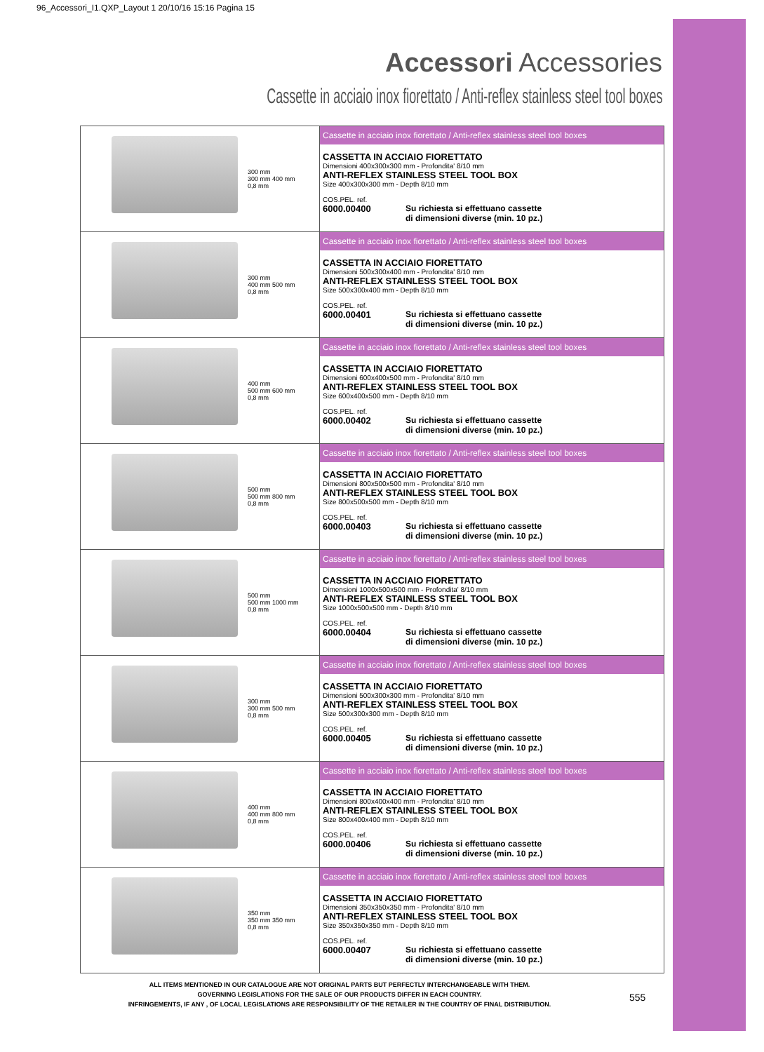96_Accessori_I1.QXP_Layout 1 20/10/16 15:16 Pagina 15
Accessori Accessories
Cassette in acciaio inox fiorettato / Anti-reflex stainless steel tool boxes
| 300 mm 300 mm 400 mm 0,8 mm | Cassette in acciaio inox fiorettato / Anti-reflex stainless steel tool boxes CASSETTA IN ACCIAIO FIORETTATO Dimensioni 400x300x300 mm - Profondita' 8/10 mm ANTI-REFLEX STAINLESS STEEL TOOL BOX Size 400x300x300 mm - Depth 8/10 mm COS.PEL. ref. 6000.00400 Su richiesta si effettuano cassette di dimensioni diverse (min. 10 pz.) |
| 300 mm 400 mm 500 mm 0,8 mm | Cassette in acciaio inox fiorettato / Anti-reflex stainless steel tool boxes CASSETTA IN ACCIAIO FIORETTATO Dimensioni 500x300x400 mm - Profondita' 8/10 mm ANTI-REFLEX STAINLESS STEEL TOOL BOX Size 500x300x400 mm - Depth 8/10 mm COS.PEL. ref. 6000.00401 Su richiesta si effettuano cassette di dimensioni diverse (min. 10 pz.) |
| 400 mm 500 mm 600 mm 0,8 mm | Cassette in acciaio inox fiorettato / Anti-reflex stainless steel tool boxes CASSETTA IN ACCIAIO FIORETTATO Dimensioni 600x400x500 mm - Profondita' 8/10 mm ANTI-REFLEX STAINLESS STEEL TOOL BOX Size 600x400x500 mm - Depth 8/10 mm COS.PEL. ref. 6000.00402 Su richiesta si effettuano cassette di dimensioni diverse (min. 10 pz.) |
| 500 mm 500 mm 800 mm 0,8 mm | Cassette in acciaio inox fiorettato / Anti-reflex stainless steel tool boxes CASSETTA IN ACCIAIO FIORETTATO Dimensioni 800x500x500 mm - Profondita' 8/10 mm ANTI-REFLEX STAINLESS STEEL TOOL BOX Size 800x500x500 mm - Depth 8/10 mm COS.PEL. ref. 6000.00403 Su richiesta si effettuano cassette di dimensioni diverse (min. 10 pz.) |
| 500 mm 500 mm 1000 mm 0,8 mm | Cassette in acciaio inox fiorettato / Anti-reflex stainless steel tool boxes CASSETTA IN ACCIAIO FIORETTATO Dimensioni 1000x500x500 mm - Profondita' 8/10 mm ANTI-REFLEX STAINLESS STEEL TOOL BOX Size 1000x500x500 mm - Depth 8/10 mm COS.PEL. ref. 6000.00404 Su richiesta si effettuano cassette di dimensioni diverse (min. 10 pz.) |
| 300 mm 300 mm 500 mm 0,8 mm | Cassette in acciaio inox fiorettato / Anti-reflex stainless steel tool boxes CASSETTA IN ACCIAIO FIORETTATO Dimensioni 500x300x300 mm - Profondita' 8/10 mm ANTI-REFLEX STAINLESS STEEL TOOL BOX Size 500x300x300 mm - Depth 8/10 mm COS.PEL. ref. 6000.00405 Su richiesta si effettuano cassette di dimensioni diverse (min. 10 pz.) |
| 400 mm 400 mm 800 mm 0,8 mm | Cassette in acciaio inox fiorettato / Anti-reflex stainless steel tool boxes CASSETTA IN ACCIAIO FIORETTATO Dimensioni 800x400x400 mm - Profondita' 8/10 mm ANTI-REFLEX STAINLESS STEEL TOOL BOX Size 800x400x400 mm - Depth 8/10 mm COS.PEL. ref. 6000.00406 Su richiesta si effettuano cassette di dimensioni diverse (min. 10 pz.) |
| 350 mm 350 mm 350 mm 0,8 mm | Cassette in acciaio inox fiorettato / Anti-reflex stainless steel tool boxes CASSETTA IN ACCIAIO FIORETTATO Dimensioni 350x350x350 mm - Profondita' 8/10 mm ANTI-REFLEX STAINLESS STEEL TOOL BOX Size 350x350x350 mm - Depth 8/10 mm COS.PEL. ref. 6000.00407 Su richiesta si effettuano cassette di dimensioni diverse (min. 10 pz.) |
ALL ITEMS MENTIONED IN OUR CATALOGUE ARE NOT ORIGINAL PARTS BUT PERFECTLY INTERCHANGEABLE WITH THEM.
GOVERNING LEGISLATIONS FOR THE SALE OF OUR PRODUCTS DIFFER IN EACH COUNTRY.
INFRINGEMENTS, IF ANY , OF LOCAL LEGISLATIONS ARE RESPONSIBILITY OF THE RETAILER IN THE COUNTRY OF FINAL DISTRIBUTION.
555